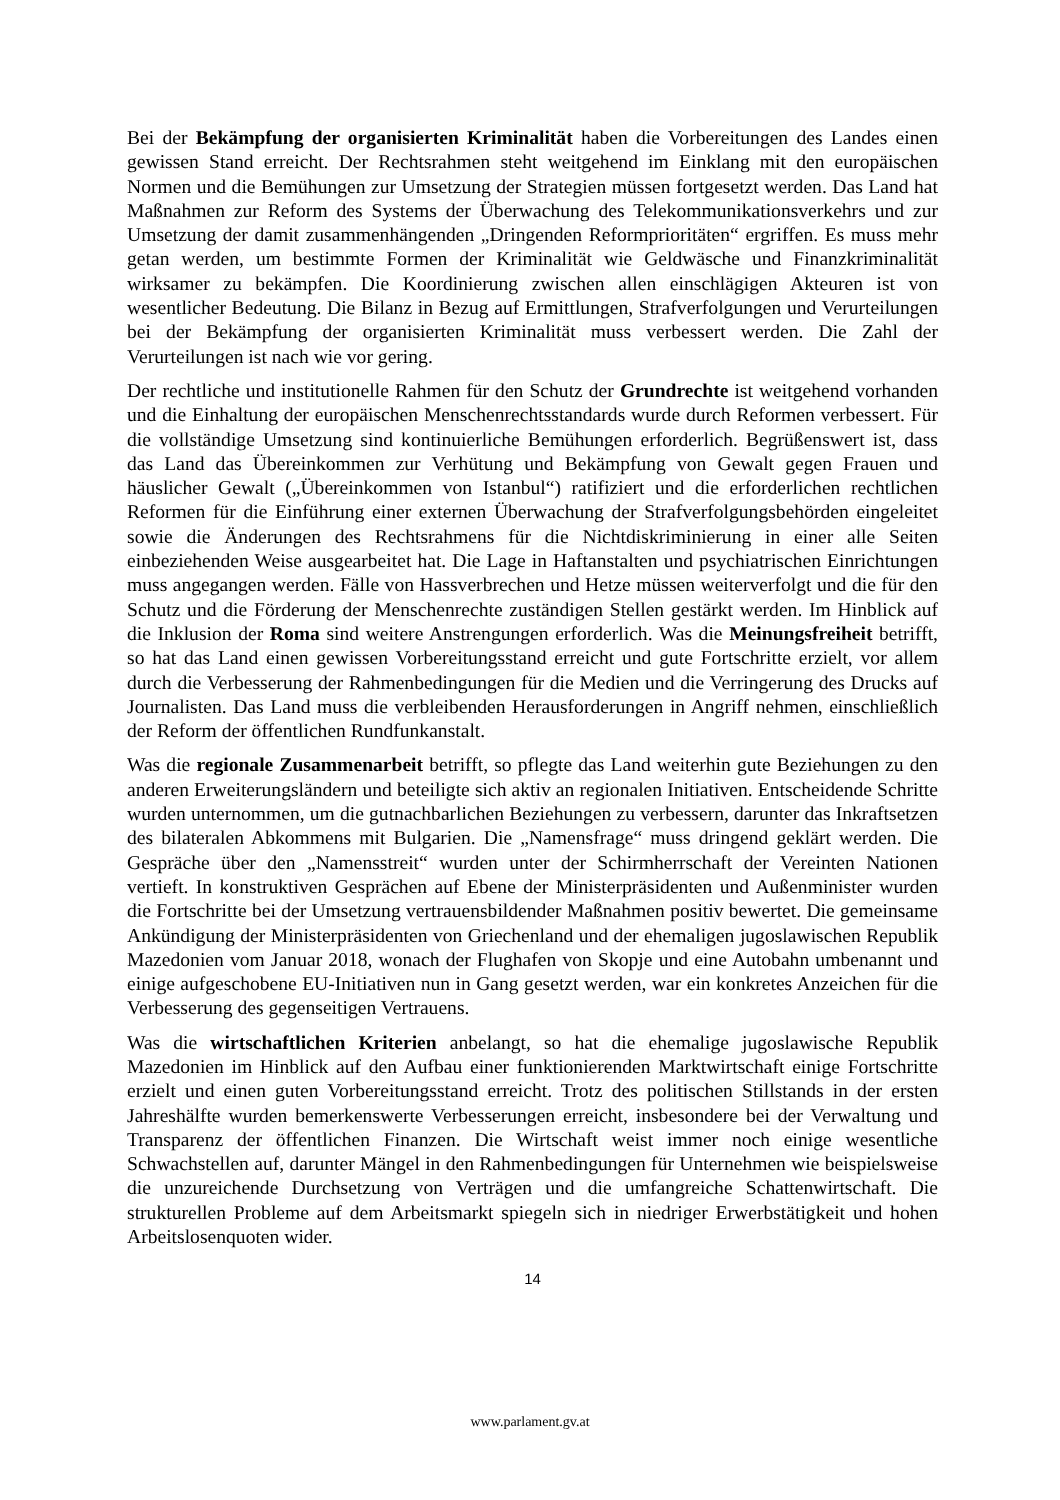Bei der Bekämpfung der organisierten Kriminalität haben die Vorbereitungen des Landes einen gewissen Stand erreicht. Der Rechtsrahmen steht weitgehend im Einklang mit den europäischen Normen und die Bemühungen zur Umsetzung der Strategien müssen fortgesetzt werden. Das Land hat Maßnahmen zur Reform des Systems der Überwachung des Telekommunikationsverkehrs und zur Umsetzung der damit zusammenhängenden „Dringenden Reformprioritäten“ ergriffen. Es muss mehr getan werden, um bestimmte Formen der Kriminalität wie Geldwäsche und Finanzkriminalität wirksamer zu bekämpfen. Die Koordinierung zwischen allen einschlägigen Akteuren ist von wesentlicher Bedeutung. Die Bilanz in Bezug auf Ermittlungen, Strafverfolgungen und Verurteilungen bei der Bekämpfung der organisierten Kriminalität muss verbessert werden. Die Zahl der Verurteilungen ist nach wie vor gering.
Der rechtliche und institutionelle Rahmen für den Schutz der Grundrechte ist weitgehend vorhanden und die Einhaltung der europäischen Menschenrechtsstandards wurde durch Reformen verbessert. Für die vollständige Umsetzung sind kontinuierliche Bemühungen erforderlich. Begrüßenswert ist, dass das Land das Übereinkommen zur Verhütung und Bekämpfung von Gewalt gegen Frauen und häuslicher Gewalt („Übereinkommen von Istanbul“) ratifiziert und die erforderlichen rechtlichen Reformen für die Einführung einer externen Überwachung der Strafverfolgungsbehörden eingeleitet sowie die Änderungen des Rechtsrahmens für die Nichtdiskriminierung in einer alle Seiten einbeziehenden Weise ausgearbeitet hat. Die Lage in Haftanstalten und psychiatrischen Einrichtungen muss angegangen werden. Fälle von Hassverbrechen und Hetze müssen weiterverfolgt und die für den Schutz und die Förderung der Menschenrechte zuständigen Stellen gestärkt werden. Im Hinblick auf die Inklusion der Roma sind weitere Anstrengungen erforderlich. Was die Meinungsfreiheit betrifft, so hat das Land einen gewissen Vorbereitungsstand erreicht und gute Fortschritte erzielt, vor allem durch die Verbesserung der Rahmenbedingungen für die Medien und die Verringerung des Drucks auf Journalisten. Das Land muss die verbleibenden Herausforderungen in Angriff nehmen, einschließlich der Reform der öffentlichen Rundfunkanstalt.
Was die regionale Zusammenarbeit betrifft, so pflegte das Land weiterhin gute Beziehungen zu den anderen Erweiterungsländern und beteiligte sich aktiv an regionalen Initiativen. Entscheidende Schritte wurden unternommen, um die gutnachbarlichen Beziehungen zu verbessern, darunter das Inkraftsetzen des bilateralen Abkommens mit Bulgarien. Die „Namensfrage“ muss dringend geklärt werden. Die Gespräche über den „Namensstreit“ wurden unter der Schirmherrschaft der Vereinten Nationen vertieft. In konstruktiven Gesprächen auf Ebene der Ministerpräsidenten und Außenminister wurden die Fortschritte bei der Umsetzung vertrauensbildender Maßnahmen positiv bewertet. Die gemeinsame Ankündigung der Ministerpräsidenten von Griechenland und der ehemaligen jugoslawischen Republik Mazedonien vom Januar 2018, wonach der Flughafen von Skopje und eine Autobahn umbenannt und einige aufgeschobene EU-Initiativen nun in Gang gesetzt werden, war ein konkretes Anzeichen für die Verbesserung des gegenseitigen Vertrauens.
Was die wirtschaftlichen Kriterien anbelangt, so hat die ehemalige jugoslawische Republik Mazedonien im Hinblick auf den Aufbau einer funktionierenden Marktwirtschaft einige Fortschritte erzielt und einen guten Vorbereitungsstand erreicht. Trotz des politischen Stillstands in der ersten Jahreshälfte wurden bemerkenswerte Verbesserungen erreicht, insbesondere bei der Verwaltung und Transparenz der öffentlichen Finanzen. Die Wirtschaft weist immer noch einige wesentliche Schwachstellen auf, darunter Mängel in den Rahmenbedingungen für Unternehmen wie beispielsweise die unzureichende Durchsetzung von Verträgen und die umfangreiche Schattenwirtschaft. Die strukturellen Probleme auf dem Arbeitsmarkt spiegeln sich in niedriger Erwerbstätigkeit und hohen Arbeitslosenquoten wider.
14
www.parlament.gv.at